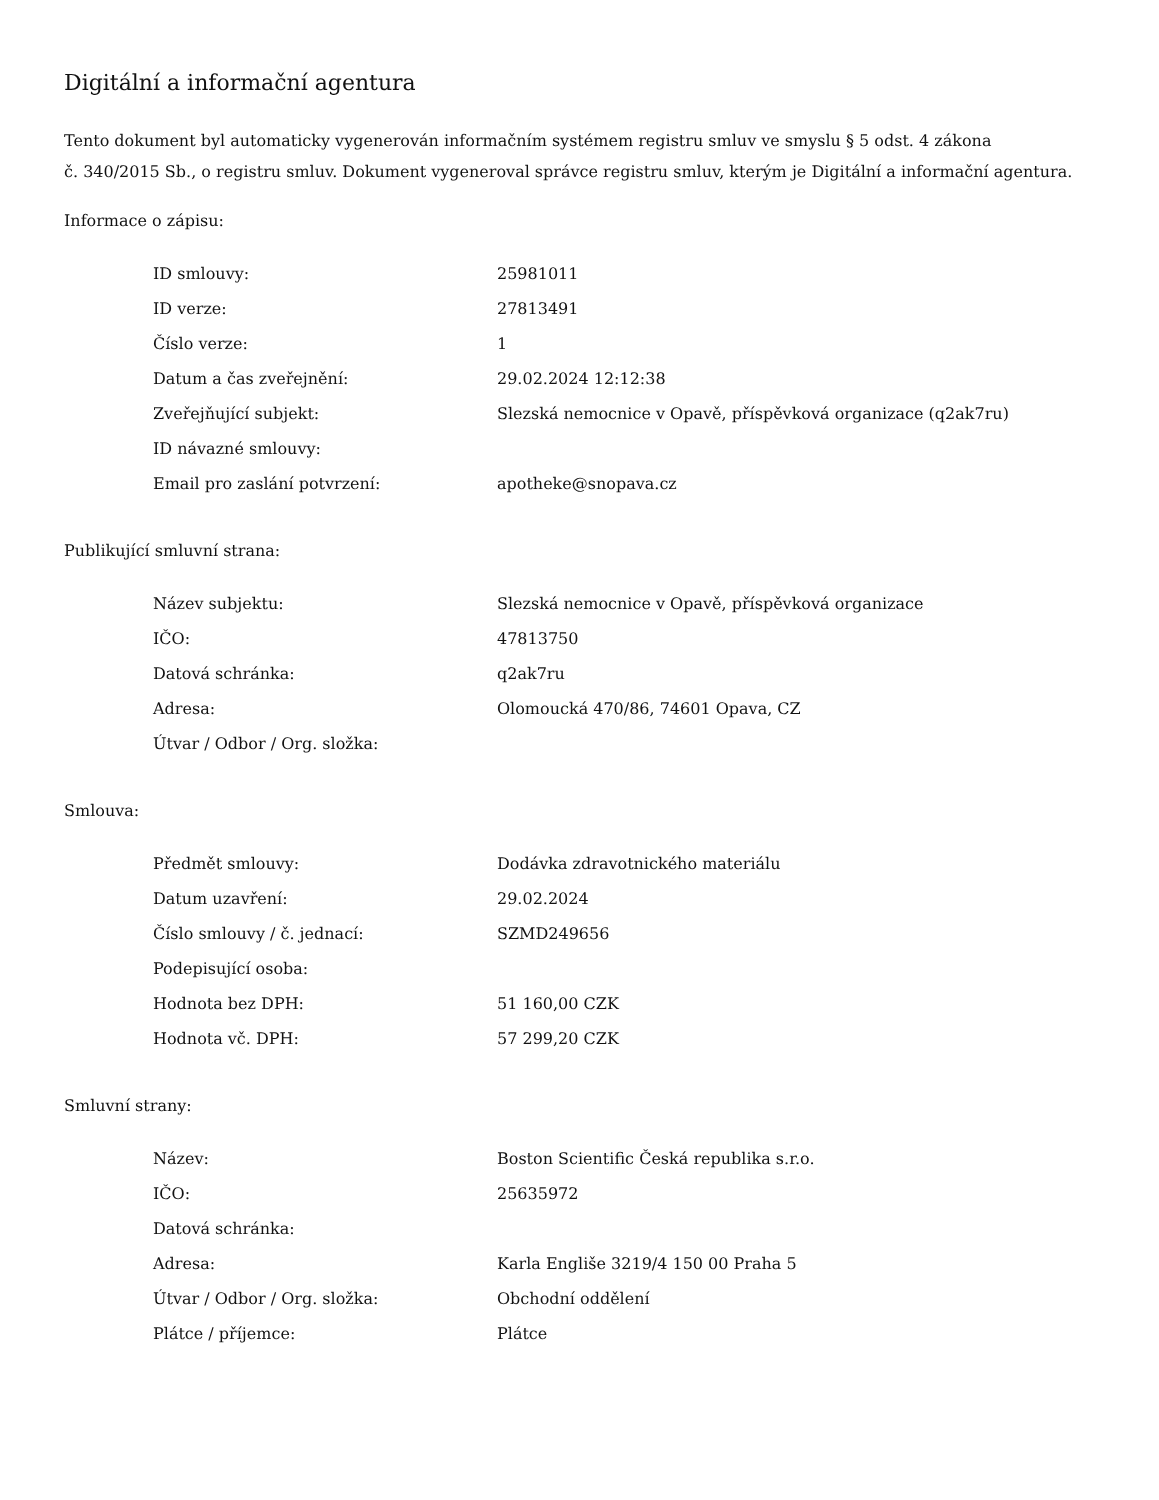Digitální a informační agentura
Tento dokument byl automaticky vygenerován informačním systémem registru smluv ve smyslu § 5 odst. 4 zákona
č. 340/2015 Sb., o registru smluv. Dokument vygeneroval správce registru smluv, kterým je Digitální a informační agentura.
Informace o zápisu:
| ID smlouvy: | 25981011 |
| ID verze: | 27813491 |
| Číslo verze: | 1 |
| Datum a čas zveřejnění: | 29.02.2024 12:12:38 |
| Zveřejňující subjekt: | Slezská nemocnice v Opavě, příspěvková organizace (q2ak7ru) |
| ID návazné smlouvy: | |
| Email pro zaslání potvrzení: | apotheke@snopava.cz |
Publikující smluvní strana:
| Název subjektu: | Slezská nemocnice v Opavě, příspěvková organizace |
| IČO: | 47813750 |
| Datová schránka: | q2ak7ru |
| Adresa: | Olomoucká 470/86, 74601 Opava, CZ |
| Útvar / Odbor / Org. složka: | |
Smlouva:
| Předmět smlouvy: | Dodávka zdravotnického materiálu |
| Datum uzavření: | 29.02.2024 |
| Číslo smlouvy / č. jednací: | SZMD249656 |
| Podepisující osoba: | |
| Hodnota bez DPH: | 51 160,00 CZK |
| Hodnota vč. DPH: | 57 299,20 CZK |
Smluvní strany:
| Název: | Boston Scientific Česká republika s.r.o. |
| IČO: | 25635972 |
| Datová schránka: | |
| Adresa: | Karla Engliše 3219/4 150 00 Praha 5 |
| Útvar / Odbor / Org. složka: | Obchodní oddělení |
| Plátce / příjemce: | Plátce |